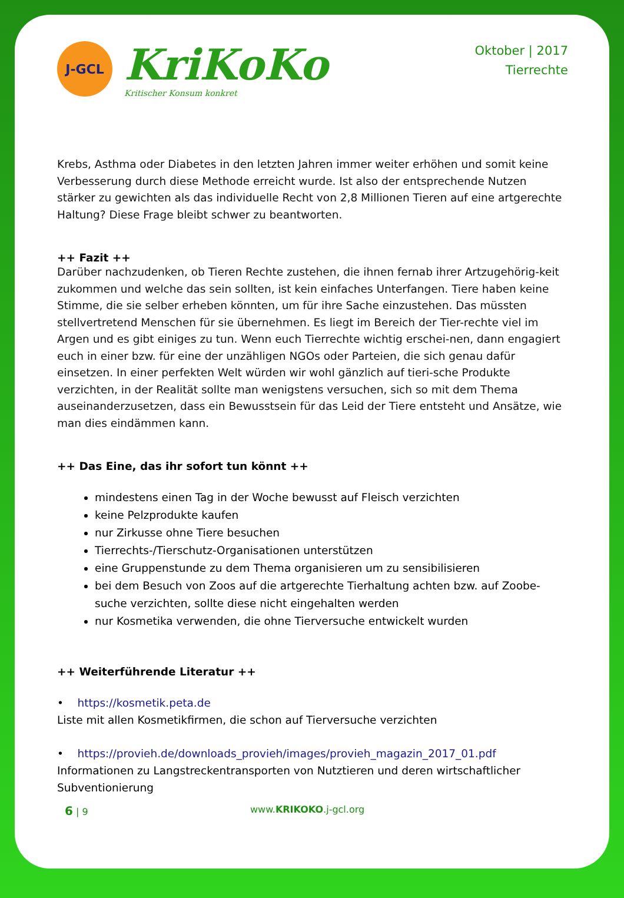J-GCL
KriKoKo
Kritischer Konsum konkret
Oktober | 2017
Tierrechte
Krebs, Asthma oder Diabetes in den letzten Jahren immer weiter erhöhen und somit keine Verbesserung durch diese Methode erreicht wurde. Ist also der entsprechende Nutzen stärker zu gewichten als das individuelle Recht von 2,8 Millionen Tieren auf eine artgerechte Haltung? Diese Frage bleibt schwer zu beantworten.
++ Fazit ++
Darüber nachzudenken, ob Tieren Rechte zustehen, die ihnen fernab ihrer Artzugehörig-keit zukommen und welche das sein sollten, ist kein einfaches Unterfangen. Tiere haben keine Stimme, die sie selber erheben könnten, um für ihre Sache einzustehen. Das müssten stellvertretend Menschen für sie übernehmen. Es liegt im Bereich der Tier-rechte viel im Argen und es gibt einiges zu tun. Wenn euch Tierrechte wichtig erschei-nen, dann engagiert euch in einer bzw. für eine der unzähligen NGOs oder Parteien, die sich genau dafür einsetzen. In einer perfekten Welt würden wir wohl gänzlich auf tieri-sche Produkte verzichten, in der Realität sollte man wenigstens versuchen, sich so mit dem Thema auseinanderzusetzen, dass ein Bewusstsein für das Leid der Tiere entsteht und Ansätze, wie man dies eindämmen kann.
++ Das Eine, das ihr sofort tun könnt ++
mindestens einen Tag in der Woche bewusst auf Fleisch verzichten
keine Pelzprodukte kaufen
nur Zirkusse ohne Tiere besuchen
Tierrechts-/Tierschutz-Organisationen unterstützen
eine Gruppenstunde zu dem Thema organisieren um zu sensibilisieren
bei dem Besuch von Zoos auf die artgerechte Tierhaltung achten bzw. auf Zoobe-suche verzichten, sollte diese nicht eingehalten werden
nur Kosmetika verwenden, die ohne Tierversuche entwickelt wurden
++ Weiterführende Literatur ++
• https://kosmetik.peta.de
Liste mit allen Kosmetikfirmen, die schon auf Tierversuche verzichten
• https://provieh.de/downloads_provieh/images/provieh_magazin_2017_01.pdf
Informationen zu Langstreckentransporten von Nutztieren und deren wirtschaftlicher Subventionierung
6 | 9 www.KRIKOKO.j-gcl.org